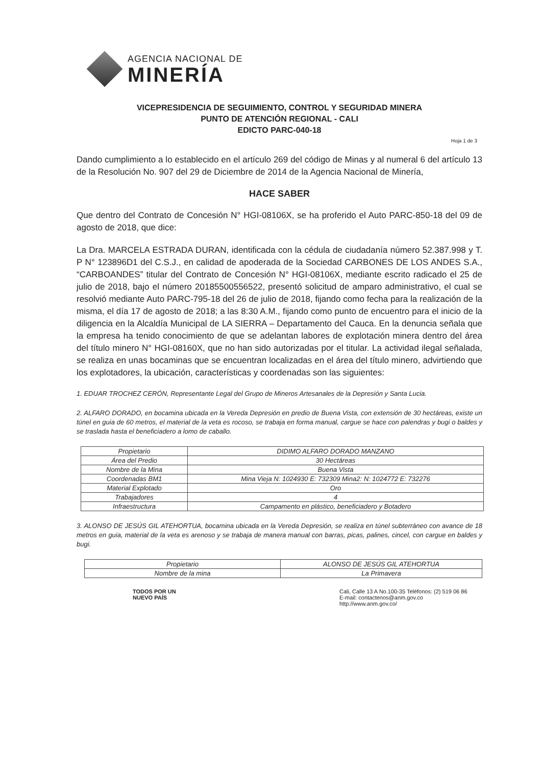AGENCIA NACIONAL DE
MINERÍA
VICEPRESIDENCIA DE SEGUIMIENTO, CONTROL Y SEGURIDAD MINERA
PUNTO DE ATENCIÓN REGIONAL - CALI
EDICTO PARC-040-18
Hoja 1 de 3
Dando cumplimiento a lo establecido en el artículo 269 del código de Minas y al numeral 6 del artículo 13 de la Resolución No. 907 del 29 de Diciembre de 2014 de la Agencia Nacional de Minería,
HACE SABER
Que dentro del Contrato de Concesión N° HGI-08106X, se ha proferido el Auto PARC-850-18 del 09 de agosto de 2018, que dice:
La Dra. MARCELA ESTRADA DURAN, identificada con la cédula de ciudadanía número 52.387.998 y T. P N° 123896D1 del C.S.J., en calidad de apoderada de la Sociedad CARBONES DE LOS ANDES S.A., “CARBOANDES” titular del Contrato de Concesión N° HGI-08106X, mediante escrito radicado el 25 de julio de 2018, bajo el número 20185500556522, presentó solicitud de amparo administrativo, el cual se resolvió mediante Auto PARC-795-18 del 26 de julio de 2018, fijando como fecha para la realización de la misma, el día 17 de agosto de 2018; a las 8:30 A.M., fijando como punto de encuentro para el inicio de la diligencia en la Alcaldía Municipal de LA SIERRA – Departamento del Cauca. En la denuncia señala que la empresa ha tenido conocimiento de que se adelantan labores de explotación minera dentro del área del título minero N° HGI-08160X, que no han sido autorizadas por el titular. La actividad ilegal señalada, se realiza en unas bocaminas que se encuentran localizadas en el área del título minero, advirtiendo que los explotadores, la ubicación, características y coordenadas son las siguientes:
1. EDUAR TROCHEZ CERÓN, Representante Legal del Grupo de Mineros Artesanales de la Depresión y Santa Lucia.
2. ALFARO DORADO, en bocamina ubicada en la Vereda Depresión en predio de Buena Vista, con extensión de 30 hectáreas, existe un túnel en guia de 60 metros, el material de la veta es rocoso, se trabaja en forma manual, cargue se hace con palendras y bugi o baldes y se traslada hasta el beneficiadero a lomo de caballo.
| Propietario | DIDIMO ALFARO DORADO MANZANO |
| Área del Predio | 30 Hectáreas |
| Nombre de la Mina | Buena Vista |
| Coordenadas BM1 | Mina Vieja N: 1024930 E: 732309 Mina2: N: 1024772 E: 732276 |
| Material Explotado | Oro |
| Trabajadores | 4 |
| Infraestructura | Campamento en plástico, beneficiadero y Botadero |
3. ALONSO DE JESÚS GIL ATEHORTUA, bocamina ubicada en la Vereda Depresión, se realiza en túnel subterráneo con avance de 18 metros en guia, material de la veta es arenoso y se trabaja de manera manual con barras, picas, palines, cincel, con cargue en baldes y bugi.
| Propietario | ALONSO DE JESÚS GIL ATEHORTUA |
| Nombre de la mina | La Primavera |
TODOS POR UN
NUEVO PAÍS
Cali, Calle 13 A No.100-35 Teléfonos: (2) 519 06 86
E-mail: contactenos@anm.gov.co
http://www.anm.gov.co/